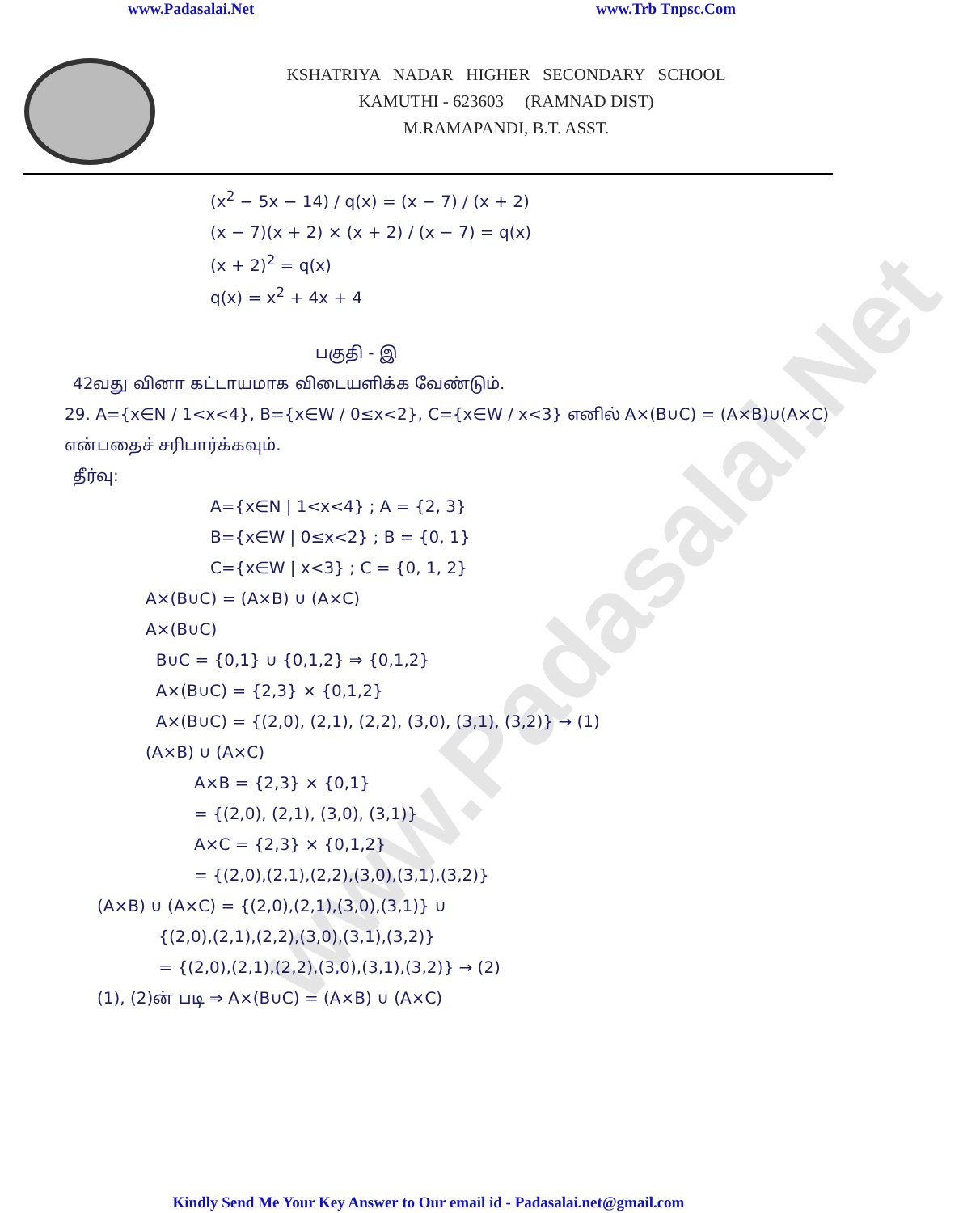www.Padasalai.Net www.Trb Tnpsc.Com
KSHATRIYA NADAR HIGHER SECONDARY SCHOOL
KAMUTHI - 623603 (RAMNAD DIST)
M.RAMAPANDI, B.T. ASST.
(x<sup>2</sup> − 5x − 14) / q(x) = (x − 7) / (x + 2)
(x − 7)(x + 2) × (x + 2) / (x − 7) = q(x)
(x + 2)<sup>2</sup> = q(x)
q(x) = x<sup>2</sup> + 4x + 4
பகுதி - இ
42வது வினா கட்டாயமாக விடையளிக்க வேண்டும்.
29. A={x∈N / 1<x<4}, B={x∈W / 0≤x<2}, C={x∈W / x<3} எனில் A×(B∪C) = (A×B)∪(A×C) என்பதைச் சரிபார்க்கவும்.
தீர்வு:
A={x∈N | 1<x<4} ; A = {2, 3}
B={x∈W | 0≤x<2} ; B = {0, 1}
C={x∈W | x<3} ; C = {0, 1, 2}
A×(B∪C) = (A×B) ∪ (A×C)
A×(B∪C)
B∪C = {0,1} ∪ {0,1,2} ⇒ {0,1,2}
A×(B∪C) = {2,3} × {0,1,2}
A×(B∪C) = {(2,0), (2,1), (2,2), (3,0), (3,1), (3,2)} → (1)
(A×B) ∪ (A×C)
A×B = {2,3} × {0,1}
= {(2,0), (2,1), (3,0), (3,1)}
A×C = {2,3} × {0,1,2}
= {(2,0),(2,1),(2,2),(3,0),(3,1),(3,2)}
(A×B) ∪ (A×C) = {(2,0),(2,1),(3,0),(3,1)} ∪
{(2,0),(2,1),(2,2),(3,0),(3,1),(3,2)}
= {(2,0),(2,1),(2,2),(3,0),(3,1),(3,2)} → (2)
(1), (2)ன் படி ⇒ A×(B∪C) = (A×B) ∪ (A×C)
www.Padasalai.Net
Kindly Send Me Your Key Answer to Our email id - Padasalai.net@gmail.com